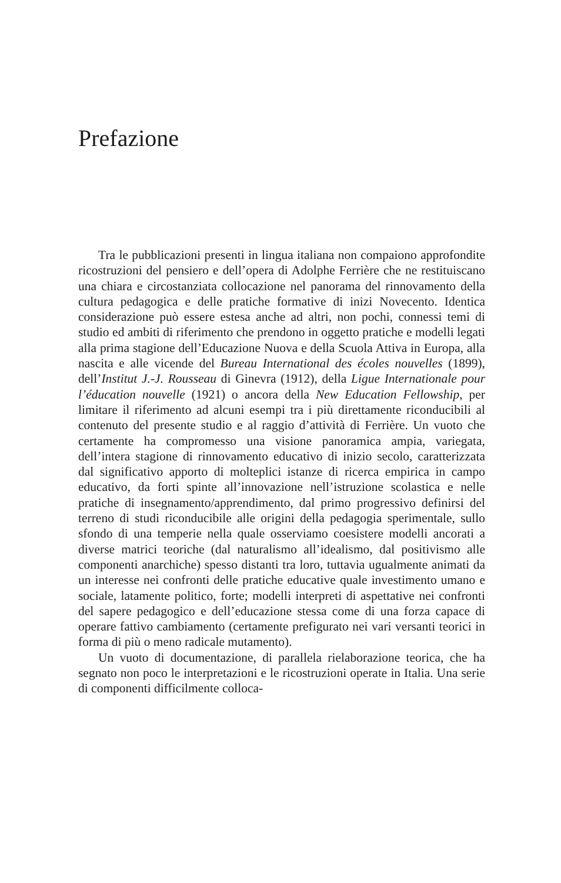Prefazione
Tra le pubblicazioni presenti in lingua italiana non compaiono approfondite ricostruzioni del pensiero e dell’opera di Adolphe Ferrière che ne restituiscano una chiara e circostanziata collocazione nel panorama del rinnovamento della cultura pedagogica e delle pratiche formative di inizi Novecento. Identica considerazione può essere estesa anche ad altri, non pochi, connessi temi di studio ed ambiti di riferimento che prendono in oggetto pratiche e modelli legati alla prima stagione dell’Educazione Nuova e della Scuola Attiva in Europa, alla nascita e alle vicende del Bureau International des écoles nouvelles (1899), dell’Institut J.-J. Rousseau di Ginevra (1912), della Ligue Internationale pour l’éducation nouvelle (1921) o ancora della New Education Fellowship, per limitare il riferimento ad alcuni esempi tra i più direttamente riconducibili al contenuto del presente studio e al raggio d’attività di Ferrière. Un vuoto che certamente ha compromesso una visione panoramica ampia, variegata, dell’intera stagione di rinnovamento educativo di inizio secolo, caratterizzata dal significativo apporto di molteplici istanze di ricerca empirica in campo educativo, da forti spinte all’innovazione nell’istruzione scolastica e nelle pratiche di insegnamento/apprendimento, dal primo progressivo definirsi del terreno di studi riconducibile alle origini della pedagogia sperimentale, sullo sfondo di una temperie nella quale osserviamo coesistere modelli ancorati a diverse matrici teoriche (dal naturalismo all’idealismo, dal positivismo alle componenti anarchiche) spesso distanti tra loro, tuttavia ugualmente animati da un interesse nei confronti delle pratiche educative quale investimento umano e sociale, latamente politico, forte; modelli interpreti di aspettative nei confronti del sapere pedagogico e dell’educazione stessa come di una forza capace di operare fattivo cambiamento (certamente prefigurato nei vari versanti teorici in forma di più o meno radicale mutamento).
Un vuoto di documentazione, di parallela rielaborazione teorica, che ha segnato non poco le interpretazioni e le ricostruzioni operate in Italia. Una serie di componenti difficilmente colloca-